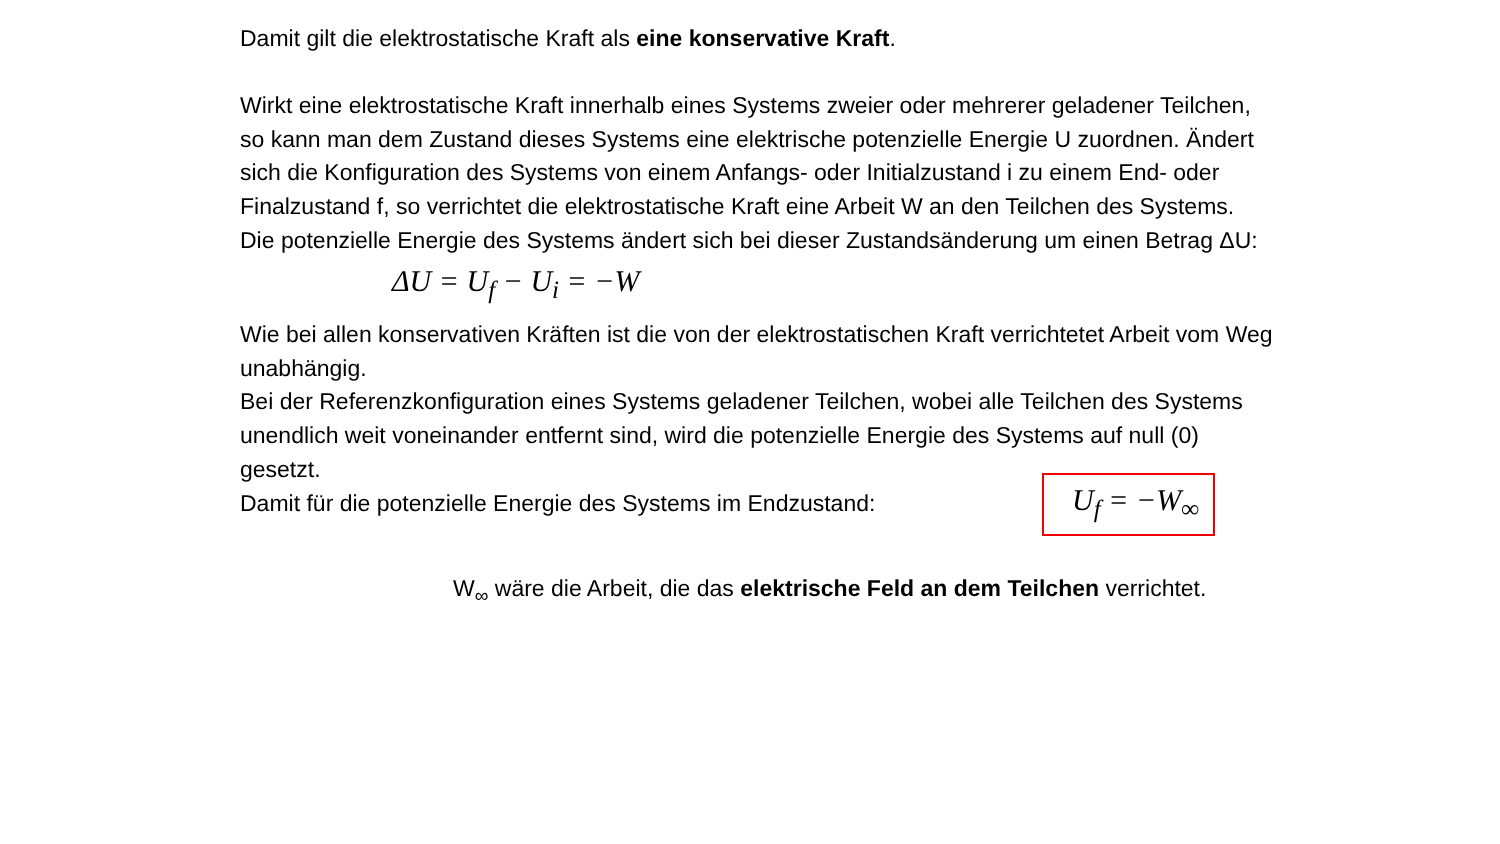Damit gilt die elektrostatische Kraft als eine konservative Kraft.
Wirkt eine elektrostatische Kraft innerhalb eines Systems zweier oder mehrerer geladener Teilchen, so kann man dem Zustand dieses Systems eine elektrische potenzielle Energie U zuordnen. Ändert sich die Konfiguration des Systems von einem Anfangs- oder Initialzustand i zu einem End- oder Finalzustand f, so verrichtet die elektrostatische Kraft eine Arbeit W an den Teilchen des Systems.
Die potenzielle Energie des Systems ändert sich bei dieser Zustandsänderung um einen Betrag ΔU:
ΔU = U<sub>f</sub> − U<sub>i</sub> = −W
Wie bei allen konservativen Kräften ist die von der elektrostatischen Kraft verrichtetet Arbeit vom Weg unabhängig.
Bei der Referenzkonfiguration eines Systems geladener Teilchen, wobei alle Teilchen des Systems unendlich weit voneinander entfernt sind, wird die potenzielle Energie des Systems auf null (0) gesetzt.
Damit für die potenzielle Energie des Systems im Endzustand:
U<sub>f</sub> = −W<sub>∞</sub>
W<sub>∞</sub> wäre die Arbeit, die das elektrische Feld an dem Teilchen verrichtet.